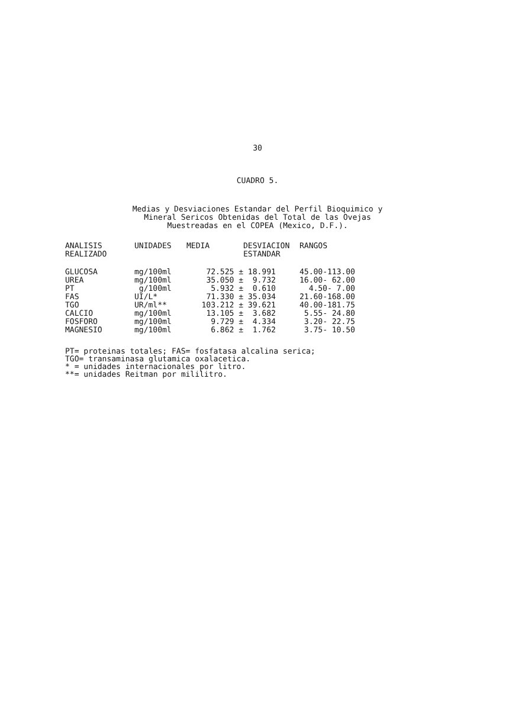30
CUADRO 5.
Medias y Desviaciones Estandar del Perfil Bioquimico y
Mineral Sericos Obtenidas del Total de las Ovejas
Muestreadas en el COPEA (Mexico, D.F.).
| ANALISIS REALIZADO | UNIDADES | MEDIA | DESVIACION ESTANDAR | RANGOS |
| --- | --- | --- | --- | --- |
| GLUCOSA | mg/100ml | 72.525 ± | 18.991 | 45.00-113.00 |
| UREA | mg/100ml | 35.050 ± | 9.732 | 16.00- 62.00 |
| PT | g/100ml | 5.932 ± | 0.610 | 4.50- 7.00 |
| FAS | UI/L* | 71.330 ± | 35.034 | 21.60-168.00 |
| TGO | UR/ml** | 103.212 ± | 39.621 | 40.00-181.75 |
| CALCIO | mg/100ml | 13.105 ± | 3.682 | 5.55- 24.80 |
| FOSFORO | mg/100ml | 9.729 ± | 4.334 | 3.20- 22.75 |
| MAGNESIO | mg/100ml | 6.862 ± | 1.762 | 3.75- 10.50 |
PT= proteinas totales; FAS= fosfatasa alcalina serica;
TGO= transaminasa glutamica oxalacetica.
* = unidades internacionales por litro.
**= unidades Reitman por mililitro.